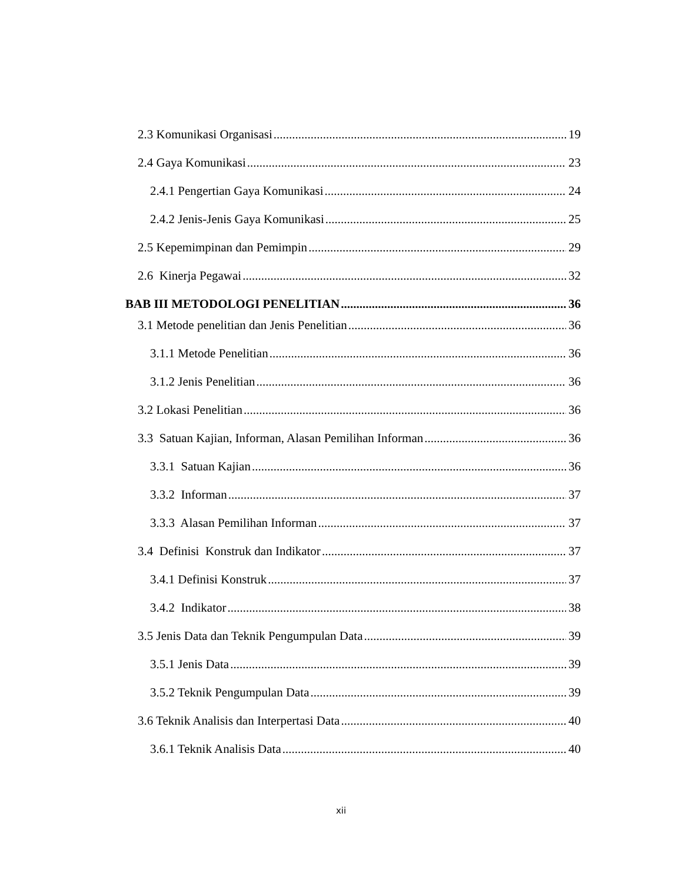2.3 Komunikasi Organisasi 19
2.4 Gaya Komunikasi 23
2.4.1 Pengertian Gaya Komunikasi 24
2.4.2 Jenis-Jenis Gaya Komunikasi 25
2.5 Kepemimpinan dan Pemimpin 29
2.6 Kinerja Pegawai 32
BAB III METODOLOGI PENELITIAN 36
3.1 Metode penelitian dan Jenis Penelitian 36
3.1.1 Metode Penelitian 36
3.1.2 Jenis Penelitian 36
3.2 Lokasi Penelitian 36
3.3 Satuan Kajian, Informan, Alasan Pemilihan Informan 36
3.3.1 Satuan Kajian 36
3.3.2 Informan 37
3.3.3 Alasan Pemilihan Informan 37
3.4 Definisi Konstruk dan Indikator 37
3.4.1 Definisi Konstruk 37
3.4.2 Indikator 38
3.5 Jenis Data dan Teknik Pengumpulan Data 39
3.5.1 Jenis Data 39
3.5.2 Teknik Pengumpulan Data 39
3.6 Teknik Analisis dan Interpertasi Data 40
3.6.1 Teknik Analisis Data 40
xii